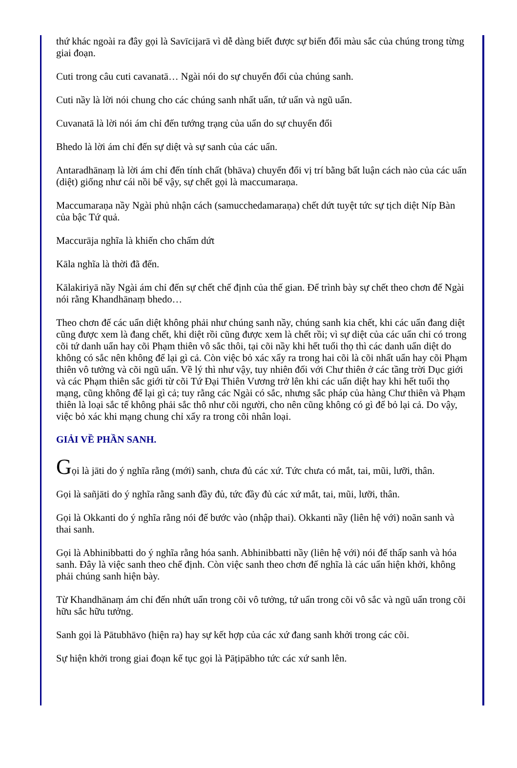thứ khác ngoài ra đây gọi là Savīcijarā vì dễ dàng biết được sự biến đổi màu sắc của chúng trong từng giai đoạn.
Cuti trong câu cuti cavanatā… Ngài nói do sự chuyển đổi của chúng sanh.
Cuti nầy là lời nói chung cho các chúng sanh nhất uẩn, tứ uẩn và ngũ uẩn.
Cuvanatā là lời nói ám chỉ đến tướng trạng của uẩn do sự chuyển đổi
Bhedo là lời ám chỉ đến sự diệt và sự sanh của các uẩn.
Antaradhānaṃ là lời ám chỉ đến tính chất (bhāva) chuyển đổi vị trí bằng bất luận cách nào của các uẩn (diệt) giống như cái nồi bể vậy, sự chết gọi là maccumaraṇa.
Maccumaraṇa nầy Ngài phủ nhận cách (samucchedamaraṇa) chết dứt tuyệt tức sự tịch diệt Níp Bàn của bậc Tứ quả.
Maccurāja nghĩa là khiến cho chấm dứt
Kāla nghĩa là thời đã đến.
Kālakiriyā nầy Ngài ám chỉ đến sự chết chế định của thế gian. Để trình bày sự chết theo chơn đế Ngài nói rằng Khandhānaṃ bhedo…
Theo chơn đế các uẩn diệt không phải như chúng sanh nầy, chúng sanh kia chết, khi các uẩn đang diệt cũng được xem là đang chết, khi diệt rồi cũng được xem là chết rồi; vì sự diệt của các uẩn chỉ có trong cõi tứ danh uẩn hay cõi Phạm thiên vô sắc thôi, tại cõi nầy khi hết tuổi thọ thì các danh uẩn diệt do không có sắc nên không để lại gì cả. Còn việc bỏ xác xẩy ra trong hai cõi là cõi nhất uẩn hay cõi Phạm thiên vô tưởng và cõi ngũ uẩn. Về lý thì như vậy, tuy nhiên đối với Chư thiên ở các tầng trời Dục giới và các Phạm thiên sắc giới từ cõi Tứ Đại Thiên Vương trở lên khi các uẩn diệt hay khi hết tuổi thọ mạng, cũng không để lại gì cả; tuy rằng các Ngài có sắc, nhưng sắc pháp của hàng Chư thiên và Phạm thiên là loại sắc tế không phải sắc thô như cõi người, cho nên cũng không có gì để bỏ lại cả. Do vậy, việc bỏ xác khi mạng chung chỉ xẩy ra trong cõi nhân loại.
GIẢI VỀ PHẦN SANH.
Gọi là jāti do ý nghĩa rằng (mới) sanh, chưa đủ các xứ. Tức chưa có mắt, tai, mũi, lưỡi, thân.
Gọi là sañjāti do ý nghĩa rằng sanh đầy đủ, tức đầy đủ các xứ mắt, tai, mũi, lưỡi, thân.
Gọi là Okkanti do ý nghĩa rằng nói đế bước vào (nhập thai). Okkanti nầy (liên hệ với) noãn sanh và thai sanh.
Gọi là Abhinibbatti do ý nghĩa rằng hóa sanh. Abhinibbatti nầy (liên hệ với) nói đế thấp sanh và hóa sanh. Đây là việc sanh theo chế định. Còn việc sanh theo chơn đế nghĩa là các uẩn hiện khởi, không phải chúng sanh hiện bày.
Từ Khandhānaṃ ám chỉ đến nhứt uẩn trong cõi vô tưởng, tứ uẩn trong cõi vô sắc và ngũ uẩn trong cõi hữu sắc hữu tưởng.
Sanh gọi là Pātubhāvo (hiện ra) hay sự kết hợp của các xứ đang sanh khởi trong các cõi.
Sự hiện khởi trong giai đoạn kế tục gọi là Pāṭipābho tức các xứ sanh lên.